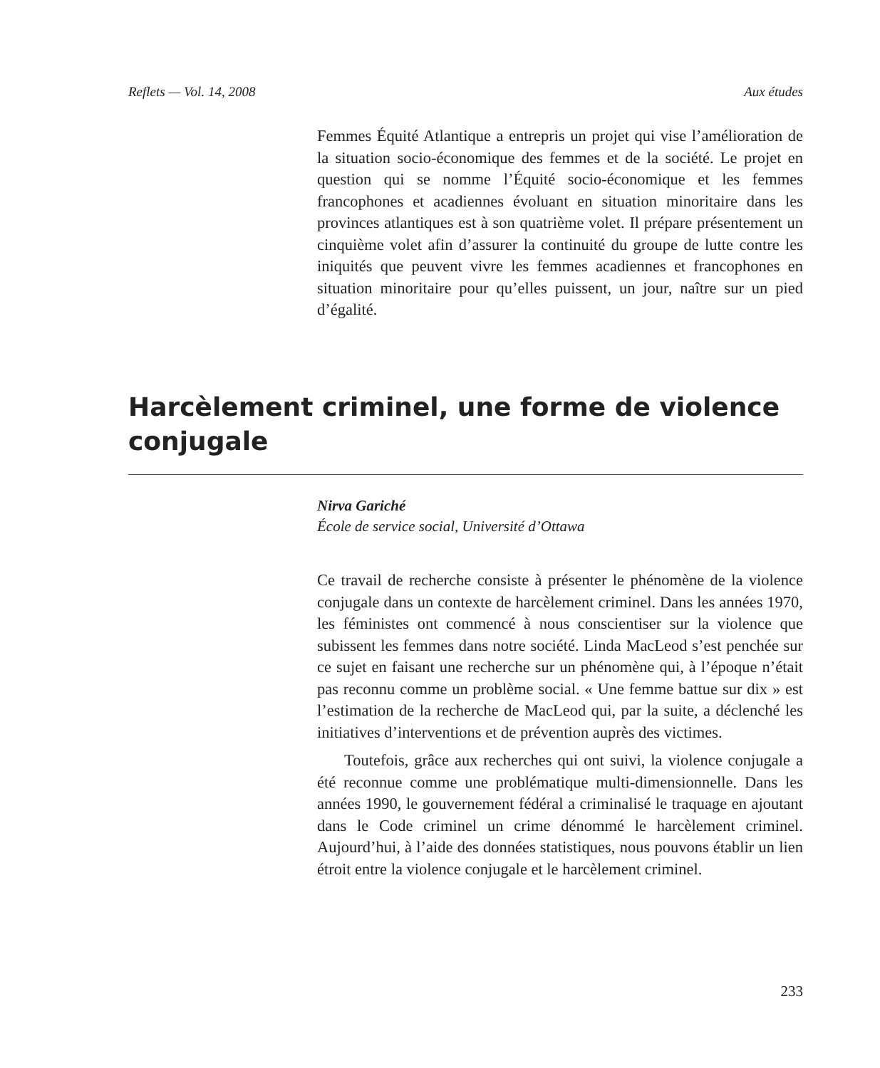Reflets — Vol. 14, 2008 Aux études
Femmes Équité Atlantique a entrepris un projet qui vise l’amélioration de la situation socio-économique des femmes et de la société. Le projet en question qui se nomme l’Équité socio-économique et les femmes francophones et acadiennes évoluant en situation minoritaire dans les provinces atlantiques est à son quatrième volet. Il prépare présentement un cinquième volet afin d’assurer la continuité du groupe de lutte contre les iniquités que peuvent vivre les femmes acadiennes et francophones en situation minoritaire pour qu’elles puissent, un jour, naître sur un pied d’égalité.
Harcèlement criminel, une forme de violence conjugale
Nirva Gariché
École de service social, Université d’Ottawa
Ce travail de recherche consiste à présenter le phénomène de la violence conjugale dans un contexte de harcèlement criminel. Dans les années 1970, les féministes ont commencé à nous conscientiser sur la violence que subissent les femmes dans notre société. Linda MacLeod s’est penchée sur ce sujet en faisant une recherche sur un phénomène qui, à l’époque n’était pas reconnu comme un problème social. « Une femme battue sur dix » est l’estimation de la recherche de MacLeod qui, par la suite, a déclenché les initiatives d’interventions et de prévention auprès des victimes.
Toutefois, grâce aux recherches qui ont suivi, la violence conjugale a été reconnue comme une problématique multi-dimensionnelle. Dans les années 1990, le gouvernement fédéral a criminalisé le traquage en ajoutant dans le Code criminel un crime dénommé le harcèlement criminel. Aujourd’hui, à l’aide des données statistiques, nous pouvons établir un lien étroit entre la violence conjugale et le harcèlement criminel.
233